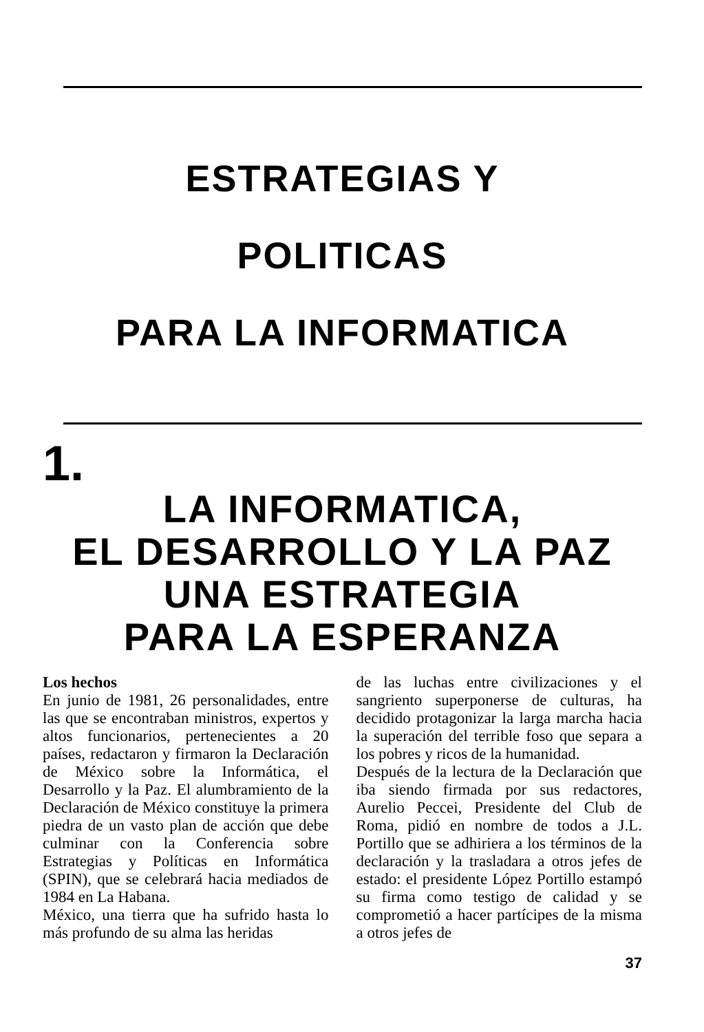ESTRATEGIAS Y
POLITICAS
PARA LA INFORMATICA
1.
LA INFORMATICA,
EL DESARROLLO Y LA PAZ
UNA ESTRATEGIA
PARA LA ESPERANZA
Los hechos
En junio de 1981, 26 personalidades, entre las que se encontraban ministros, expertos y altos funcionarios, pertenecientes a 20 países, redactaron y firmaron la Declaración de México sobre la Informática, el Desarrollo y la Paz. El alumbramiento de la Declaración de México constituye la primera piedra de un vasto plan de acción que debe culminar con la Conferencia sobre Estrategias y Políticas en Informática (SPIN), que se celebrará hacia mediados de 1984 en La Habana.
México, una tierra que ha sufrido hasta lo más profundo de su alma las heridas
de las luchas entre civilizaciones y el sangriento superponerse de culturas, ha decidido protagonizar la larga marcha hacia la superación del terrible foso que separa a los pobres y ricos de la humanidad.
Después de la lectura de la Declaración que iba siendo firmada por sus redactores, Aurelio Peccei, Presidente del Club de Roma, pidió en nombre de todos a J.L. Portillo que se adhiriera a los términos de la declaración y la trasladara a otros jefes de estado: el presidente López Portillo estampó su firma como testigo de calidad y se comprometió a hacer partícipes de la misma a otros jefes de
37